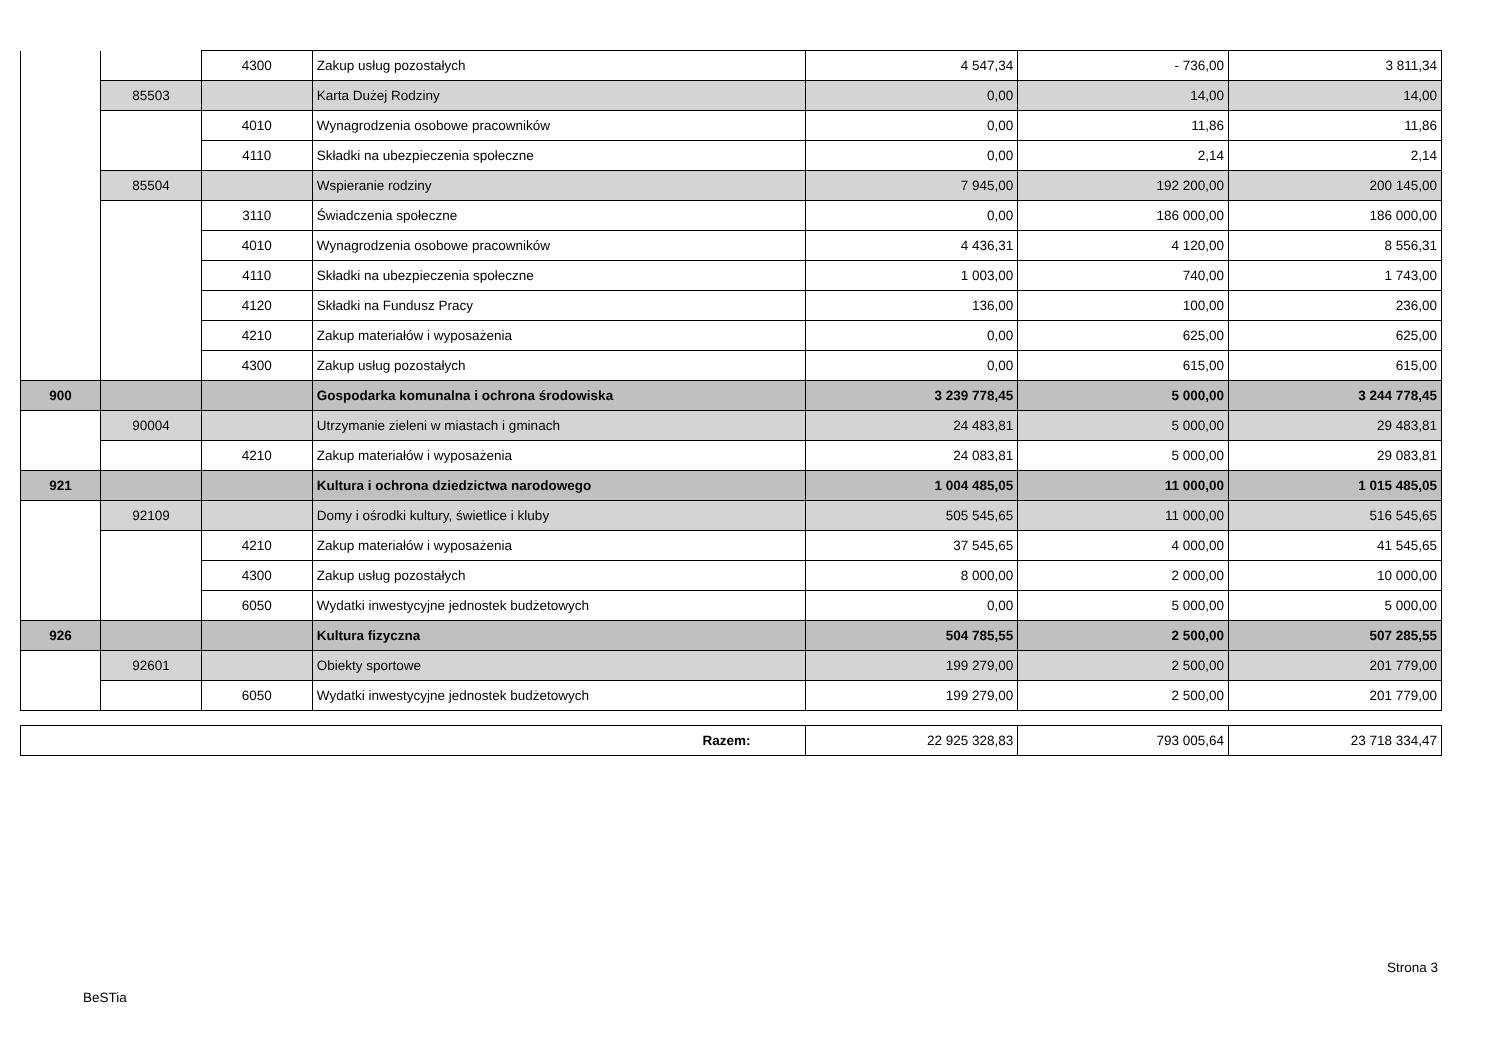| | | 4300 | Zakup usług pozostałych | 4 547,34 | - 736,00 | 3 811,34 |
| | 85503 | | Karta Dużej Rodziny | 0,00 | 14,00 | 14,00 |
| | | 4010 | Wynagrodzenia osobowe pracowników | 0,00 | 11,86 | 11,86 |
| | | 4110 | Składki na ubezpieczenia społeczne | 0,00 | 2,14 | 2,14 |
| | 85504 | | Wspieranie rodziny | 7 945,00 | 192 200,00 | 200 145,00 |
| | | 3110 | Świadczenia społeczne | 0,00 | 186 000,00 | 186 000,00 |
| | | 4010 | Wynagrodzenia osobowe pracowników | 4 436,31 | 4 120,00 | 8 556,31 |
| | | 4110 | Składki na ubezpieczenia społeczne | 1 003,00 | 740,00 | 1 743,00 |
| | | 4120 | Składki na Fundusz Pracy | 136,00 | 100,00 | 236,00 |
| | | 4210 | Zakup materiałów i wyposażenia | 0,00 | 625,00 | 625,00 |
| | | 4300 | Zakup usług pozostałych | 0,00 | 615,00 | 615,00 |
| 900 | | | Gospodarka komunalna i ochrona środowiska | 3 239 778,45 | 5 000,00 | 3 244 778,45 |
| | 90004 | | Utrzymanie zieleni w miastach i gminach | 24 483,81 | 5 000,00 | 29 483,81 |
| | | 4210 | Zakup materiałów i wyposażenia | 24 083,81 | 5 000,00 | 29 083,81 |
| 921 | | | Kultura i ochrona dziedzictwa narodowego | 1 004 485,05 | 11 000,00 | 1 015 485,05 |
| | 92109 | | Domy i ośrodki kultury, świetlice i kluby | 505 545,65 | 11 000,00 | 516 545,65 |
| | | 4210 | Zakup materiałów i wyposażenia | 37 545,65 | 4 000,00 | 41 545,65 |
| | | 4300 | Zakup usług pozostałych | 8 000,00 | 2 000,00 | 10 000,00 |
| | | 6050 | Wydatki inwestycyjne jednostek budżetowych | 0,00 | 5 000,00 | 5 000,00 |
| 926 | | | Kultura fizyczna | 504 785,55 | 2 500,00 | 507 285,55 |
| | 92601 | | Obiekty sportowe | 199 279,00 | 2 500,00 | 201 779,00 |
| | | 6050 | Wydatki inwestycyjne jednostek budżetowych | 199 279,00 | 2 500,00 | 201 779,00 |
| Razem: | 22 925 328,83 | 793 005,64 | 23 718 334,47 |
Strona 3
BeSTia